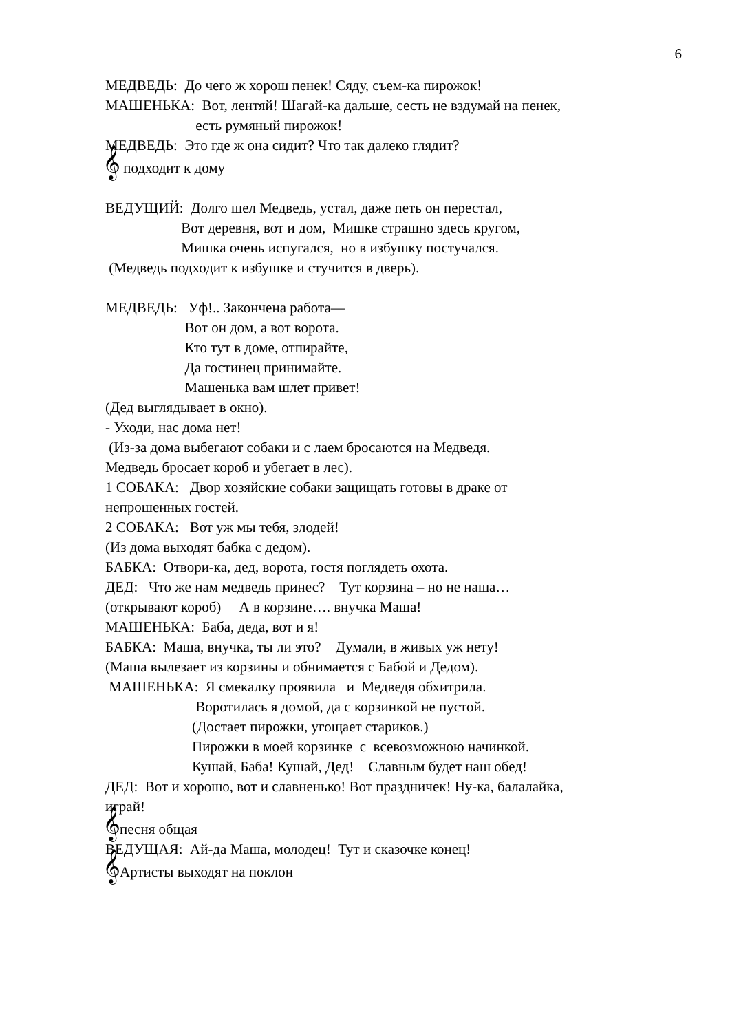6
МЕДВЕДЬ: До чего ж хорош пенек! Сяду, съем-ка пирожок!
МАШЕНЬКА: Вот, лентяй! Шагай-ка дальше, сесть не вздумай на пенек,
есть румяный пирожок!
МЕДВЕДЬ: Это где ж она сидит? Что так далеко глядит?
𝄞 подходит к дому
ВЕДУЩИЙ: Долго шел Медведь, устал, даже петь он перестал,
Вот деревня, вот и дом, Мишке страшно здесь кругом,
Мишка очень испугался, но в избушку постучался.
(Медведь подходит к избушке и стучится в дверь).
МЕДВЕДЬ: Уф!.. Закончена работа—
Вот он дом, а вот ворота.
Кто тут в доме, отпирайте,
Да гостинец принимайте.
Машенька вам шлет привет!
(Дед выглядывает в окно).
- Уходи, нас дома нет!
(Из-за дома выбегают собаки и с лаем бросаются на Медведя.
Медведь бросает короб и убегает в лес).
1 СОБАКА: Двор хозяйские собаки защищать готовы в драке от
непрошенных гостей.
2 СОБАКА: Вот уж мы тебя, злодей!
(Из дома выходят бабка с дедом).
БАБКА: Отвори-ка, дед, ворота, гостя поглядеть охота.
ДЕД: Что же нам медведь принес? Тут корзина – но не наша…
(открывают короб) А в корзине…. внучка Маша!
МАШЕНЬКА: Баба, деда, вот и я!
БАБКА: Маша, внучка, ты ли это? Думали, в живых уж нету!
(Маша вылезает из корзины и обнимается с Бабой и Дедом).
МАШЕНЬКА: Я смекалку проявила и Медведя обхитрила.
Воротилась я домой, да с корзинкой не пустой.
(Достает пирожки, угощает стариков.)
Пирожки в моей корзинке с всевозможною начинкой.
Кушай, Баба! Кушай, Дед! Славным будет наш обед!
ДЕД: Вот и хорошо, вот и славненько! Вот праздничек! Ну-ка, балалайка,
играй!
𝄞песня общая
ВЕДУЩАЯ: Ай-да Маша, молодец! Тут и сказочке конец!
𝄞Артисты выходят на поклон